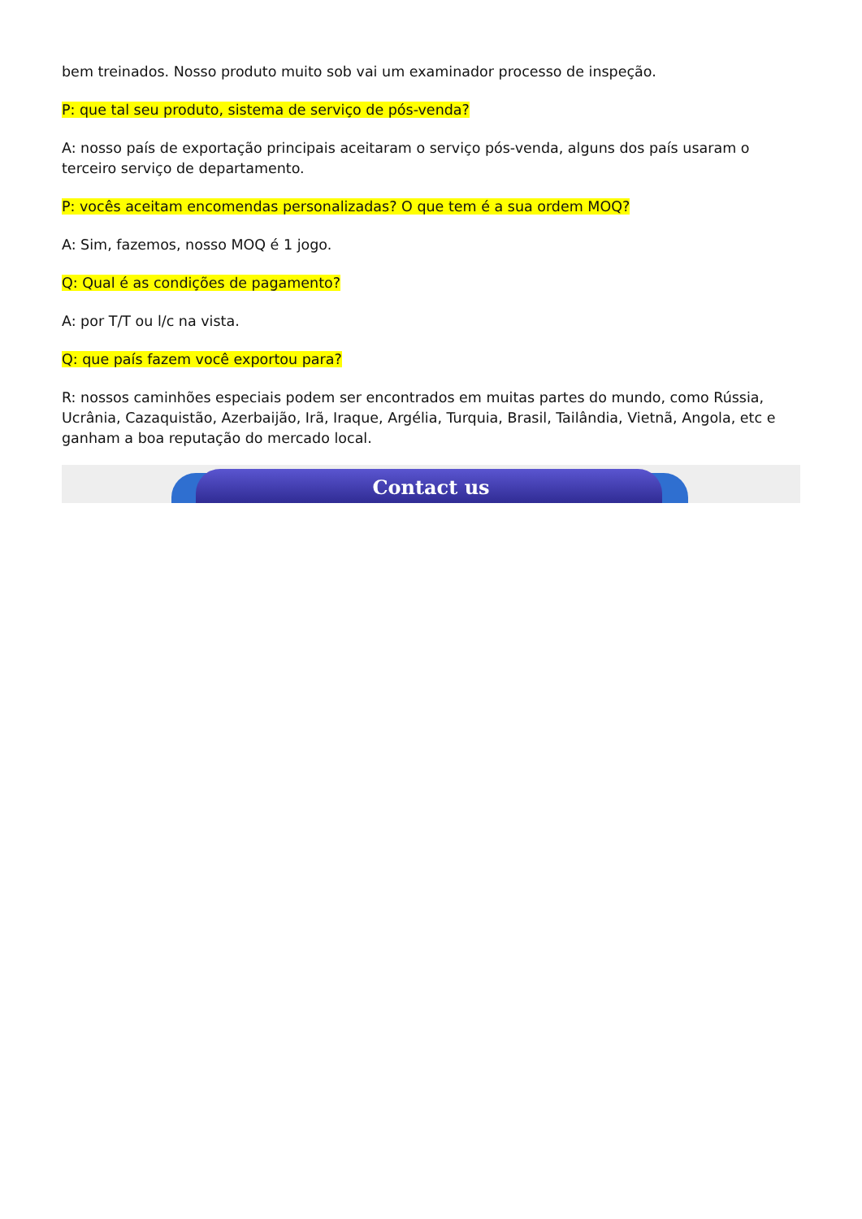bem treinados. Nosso produto muito sob vai um examinador processo de inspeção.
P: que tal seu produto, sistema de serviço de pós-venda?
A: nosso país de exportação principais aceitaram o serviço pós-venda, alguns dos país usaram o terceiro serviço de departamento.
P: vocês aceitam encomendas personalizadas? O que tem é a sua ordem MOQ?
A: Sim, fazemos, nosso MOQ é 1 jogo.
Q: Qual é as condições de pagamento?
A: por T/T ou l/c na vista.
Q: que país fazem você exportou para?
R: nossos caminhões especiais podem ser encontrados em muitas partes do mundo, como Rússia, Ucrânia, Cazaquistão, Azerbaijão, Irã, Iraque, Argélia, Turquia, Brasil, Tailândia, Vietnã, Angola, etc e ganham a boa reputação do mercado local.
Contact us